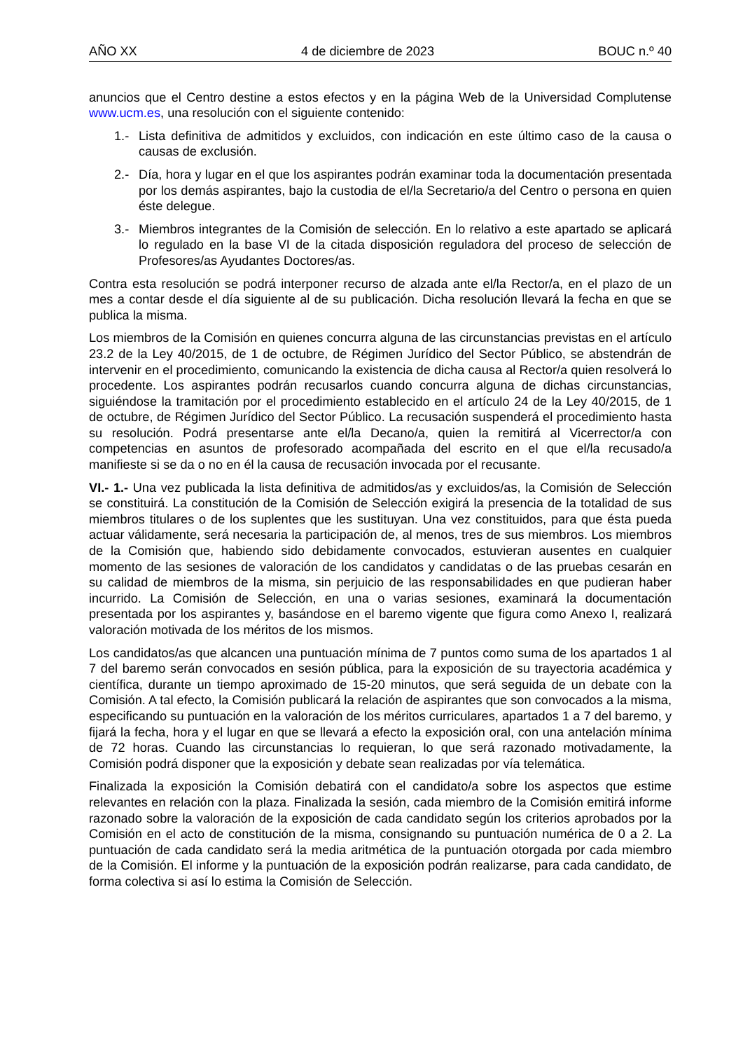AÑO XX 4 de diciembre de 2023 BOUC n.º 40
anuncios que el Centro destine a estos efectos y en la página Web de la Universidad Complutense www.ucm.es, una resolución con el siguiente contenido:
1.- Lista definitiva de admitidos y excluidos, con indicación en este último caso de la causa o causas de exclusión.
2.- Día, hora y lugar en el que los aspirantes podrán examinar toda la documentación presentada por los demás aspirantes, bajo la custodia de el/la Secretario/a del Centro o persona en quien éste delegue.
3.- Miembros integrantes de la Comisión de selección. En lo relativo a este apartado se aplicará lo regulado en la base VI de la citada disposición reguladora del proceso de selección de Profesores/as Ayudantes Doctores/as.
Contra esta resolución se podrá interponer recurso de alzada ante el/la Rector/a, en el plazo de un mes a contar desde el día siguiente al de su publicación. Dicha resolución llevará la fecha en que se publica la misma.
Los miembros de la Comisión en quienes concurra alguna de las circunstancias previstas en el artículo 23.2 de la Ley 40/2015, de 1 de octubre, de Régimen Jurídico del Sector Público, se abstendrán de intervenir en el procedimiento, comunicando la existencia de dicha causa al Rector/a quien resolverá lo procedente. Los aspirantes podrán recusarlos cuando concurra alguna de dichas circunstancias, siguiéndose la tramitación por el procedimiento establecido en el artículo 24 de la Ley 40/2015, de 1 de octubre, de Régimen Jurídico del Sector Público. La recusación suspenderá el procedimiento hasta su resolución. Podrá presentarse ante el/la Decano/a, quien la remitirá al Vicerrector/a con competencias en asuntos de profesorado acompañada del escrito en el que el/la recusado/a manifieste si se da o no en él la causa de recusación invocada por el recusante.
VI.- 1.- Una vez publicada la lista definitiva de admitidos/as y excluidos/as, la Comisión de Selección se constituirá. La constitución de la Comisión de Selección exigirá la presencia de la totalidad de sus miembros titulares o de los suplentes que les sustituyan. Una vez constituidos, para que ésta pueda actuar válidamente, será necesaria la participación de, al menos, tres de sus miembros. Los miembros de la Comisión que, habiendo sido debidamente convocados, estuvieran ausentes en cualquier momento de las sesiones de valoración de los candidatos y candidatas o de las pruebas cesarán en su calidad de miembros de la misma, sin perjuicio de las responsabilidades en que pudieran haber incurrido. La Comisión de Selección, en una o varias sesiones, examinará la documentación presentada por los aspirantes y, basándose en el baremo vigente que figura como Anexo I, realizará valoración motivada de los méritos de los mismos.
Los candidatos/as que alcancen una puntuación mínima de 7 puntos como suma de los apartados 1 al 7 del baremo serán convocados en sesión pública, para la exposición de su trayectoria académica y científica, durante un tiempo aproximado de 15-20 minutos, que será seguida de un debate con la Comisión. A tal efecto, la Comisión publicará la relación de aspirantes que son convocados a la misma, especificando su puntuación en la valoración de los méritos curriculares, apartados 1 a 7 del baremo, y fijará la fecha, hora y el lugar en que se llevará a efecto la exposición oral, con una antelación mínima de 72 horas. Cuando las circunstancias lo requieran, lo que será razonado motivadamente, la Comisión podrá disponer que la exposición y debate sean realizadas por vía telemática.
Finalizada la exposición la Comisión debatirá con el candidato/a sobre los aspectos que estime relevantes en relación con la plaza. Finalizada la sesión, cada miembro de la Comisión emitirá informe razonado sobre la valoración de la exposición de cada candidato según los criterios aprobados por la Comisión en el acto de constitución de la misma, consignando su puntuación numérica de 0 a 2. La puntuación de cada candidato será la media aritmética de la puntuación otorgada por cada miembro de la Comisión. El informe y la puntuación de la exposición podrán realizarse, para cada candidato, de forma colectiva si así lo estima la Comisión de Selección.